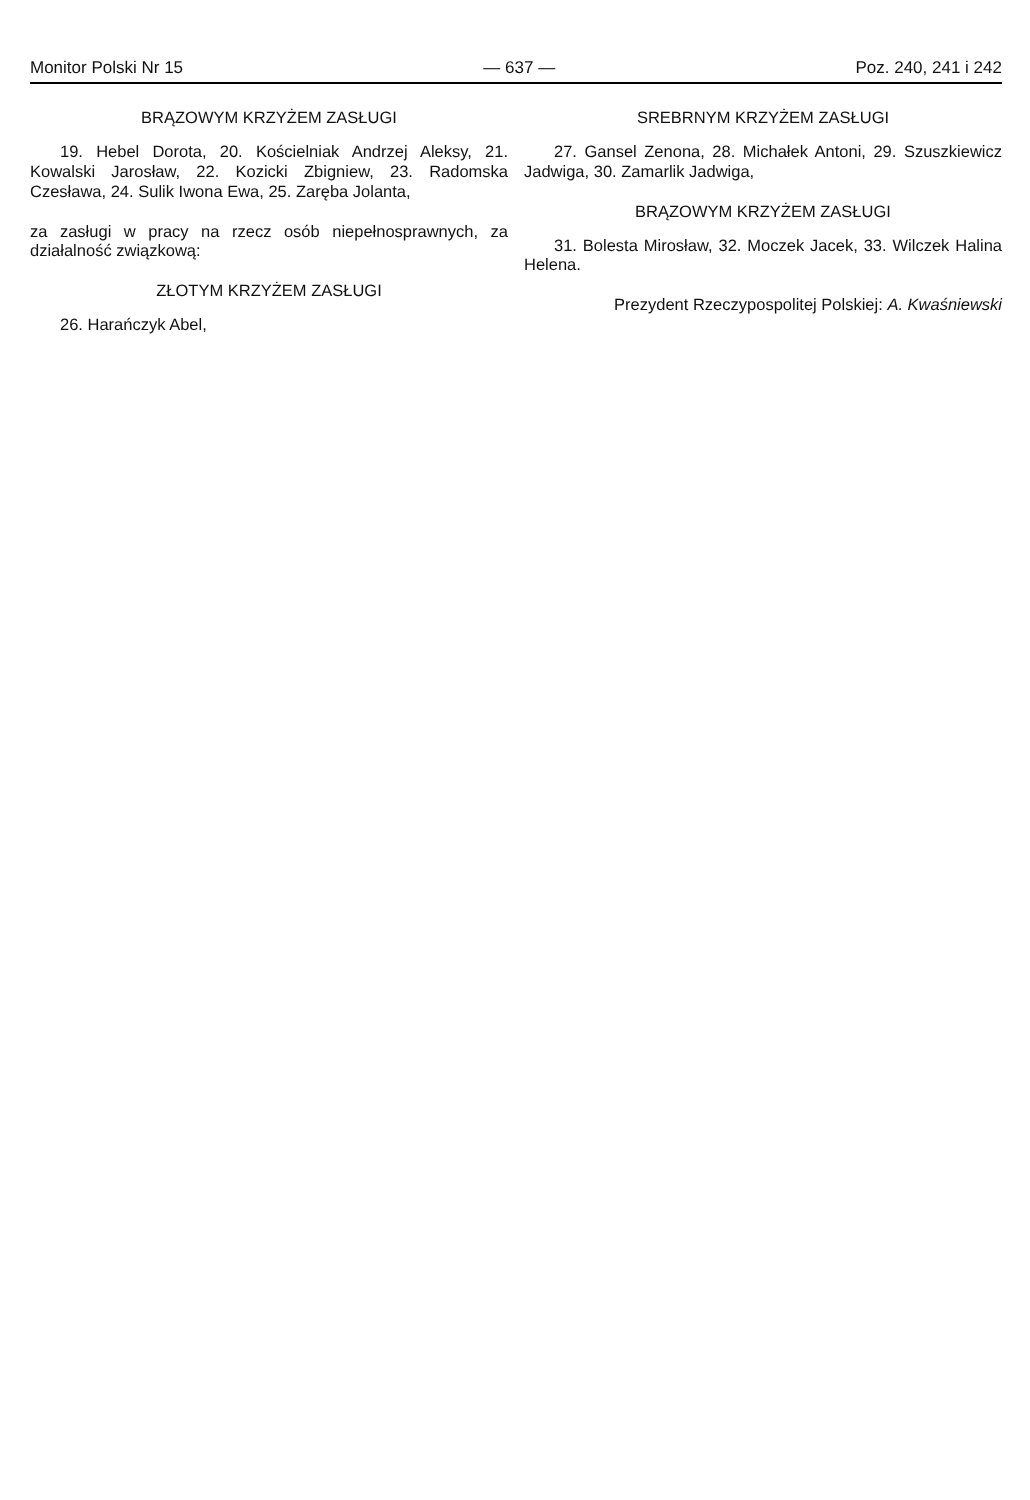Monitor Polski Nr 15 — 637 — Poz. 240, 241 i 242
BRĄZOWYM KRZYŻEM ZASŁUGI
19. Hebel Dorota, 20. Kościelniak Andrzej Aleksy, 21. Kowalski Jarosław, 22. Kozicki Zbigniew, 23. Radomska Czesława, 24. Sulik Iwona Ewa, 25. Zaręba Jolanta,
za zasługi w pracy na rzecz osób niepełnosprawnych, za działalność związkową:
ZŁOTYM KRZYŻEM ZASŁUGI
26. Harańczyk Abel,
SREBRNYM KRZYŻEM ZASŁUGI
27. Gansel Zenona, 28. Michałek Antoni, 29. Szuszkiewicz Jadwiga, 30. Zamarlik Jadwiga,
BRĄZOWYM KRZYŻEM ZASŁUGI
31. Bolesta Mirosław, 32. Moczek Jacek, 33. Wilczek Halina Helena.
Prezydent Rzeczypospolitej Polskiej: A. Kwaśniewski